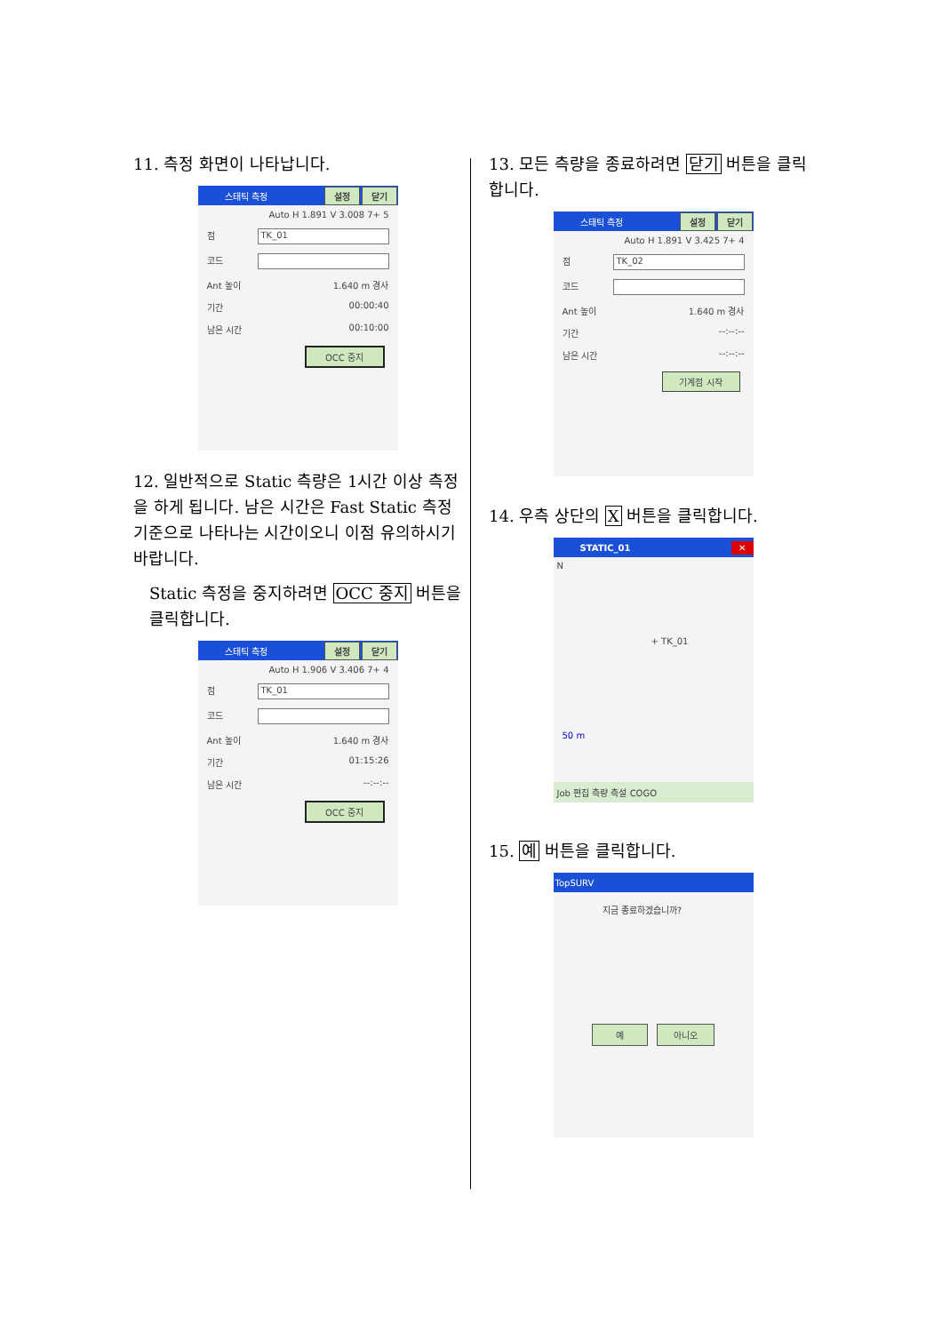11. 측정 화면이 나타납니다.
스태틱 측정 설정 닫기
Auto H 1.891 V 3.008 7+ 5
점 TK_01
코드
Ant 높이 1.640 m 경사
기간 00:00:40
남은 시간 00:10:00
OCC 중지
12. 일반적으로 Static 측량은 1시간 이상 측정을 하게 됩니다. 남은 시간은 Fast Static 측정 기준으로 나타나는 시간이오니 이점 유의하시기 바랍니다.
Static 측정을 중지하려면 OCC 중지 버튼을 클릭합니다.
스태틱 측정 설정 닫기
Auto H 1.906 V 3.406 7+ 4
점 TK_01
코드
Ant 높이 1.640 m 경사
기간 01:15:26
남은 시간 --:--:--
OCC 중지
13. 모든 측량을 종료하려면 닫기 버튼을 클릭합니다.
스태틱 측정 설정 닫기
Auto H 1.891 V 3.425 7+ 4
점 TK_02
코드
Ant 높이 1.640 m 경사
기간 --:--:--
남은 시간 --:--:--
기계점 시작
14. 우측 상단의 X 버튼을 클릭합니다.
STATIC_01 ✕
N
+ TK_01
50 m
Job 편집 측량 측설 COGO
15. 예 버튼을 클릭합니다.
TopSURV
지금 종료하겠습니까?
예 아니오